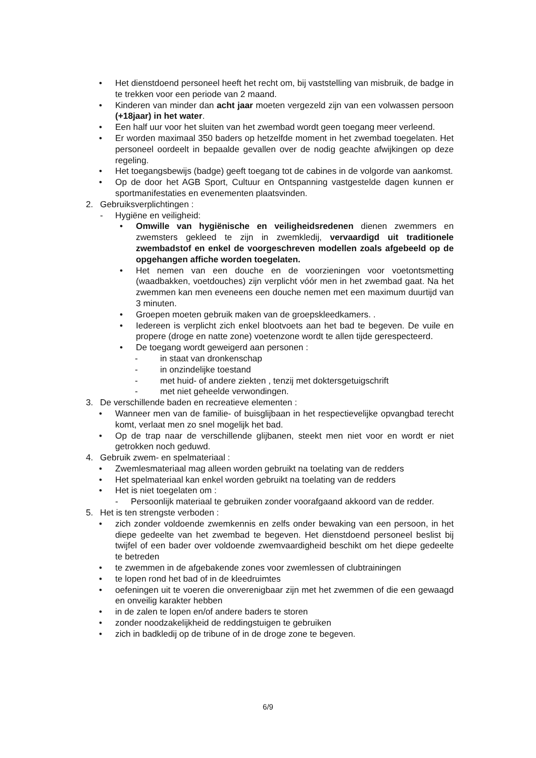• Het dienstdoend personeel heeft het recht om, bij vaststelling van misbruik, de badge in te trekken voor een periode van 2 maand.
• Kinderen van minder dan acht jaar moeten vergezeld zijn van een volwassen persoon (+18jaar) in het water.
• Een half uur voor het sluiten van het zwembad wordt geen toegang meer verleend.
• Er worden maximaal 350 baders op hetzelfde moment in het zwembad toegelaten. Het personeel oordeelt in bepaalde gevallen over de nodig geachte afwijkingen op deze regeling.
• Het toegangsbewijs (badge) geeft toegang tot de cabines in de volgorde van aankomst.
• Op de door het AGB Sport, Cultuur en Ontspanning vastgestelde dagen kunnen er sportmanifestaties en evenementen plaatsvinden.
2. Gebruiksverplichtingen :
- Hygiëne en veiligheid:
• Omwille van hygiënische en veiligheidsredenen dienen zwemmers en zwemsters gekleed te zijn in zwemkledij, vervaardigd uit traditionele zwembadstof en enkel de voorgeschreven modellen zoals afgebeeld op de opgehangen affiche worden toegelaten.
• Het nemen van een douche en de voorzieningen voor voetontsmetting (waadbakken, voetdouches) zijn verplicht vóór men in het zwembad gaat. Na het zwemmen kan men eveneens een douche nemen met een maximum duurtijd van 3 minuten.
• Groepen moeten gebruik maken van de groepskleedkamers. .
• Iedereen is verplicht zich enkel blootvoets aan het bad te begeven. De vuile en propere (droge en natte zone) voetenzone wordt te allen tijde gerespecteerd.
• De toegang wordt geweigerd aan personen :
- in staat van dronkenschap
- in onzindelijke toestand
- met huid- of andere ziekten , tenzij met doktersgetuigschrift
- met niet geheelde verwondingen.
3. De verschillende baden en recreatieve elementen :
• Wanneer men van de familie- of buisglijbaan in het respectievelijke opvangbad terecht komt, verlaat men zo snel mogelijk het bad.
• Op de trap naar de verschillende glijbanen, steekt men niet voor en wordt er niet getrokken noch geduwd.
4. Gebruik zwem- en spelmateriaal :
• Zwemlesmateriaal mag alleen worden gebruikt na toelating van de redders
• Het spelmateriaal kan enkel worden gebruikt na toelating van de redders
• Het is niet toegelaten om :
- Persoonlijk materiaal te gebruiken zonder voorafgaand akkoord van de redder.
5. Het is ten strengste verboden :
• zich zonder voldoende zwemkennis en zelfs onder bewaking van een persoon, in het diepe gedeelte van het zwembad te begeven. Het dienstdoend personeel beslist bij twijfel of een bader over voldoende zwemvaardigheid beschikt om het diepe gedeelte te betreden
• te zwemmen in de afgebakende zones voor zwemlessen of clubtrainingen
• te lopen rond het bad of in de kleedruimtes
• oefeningen uit te voeren die onverenigbaar zijn met het zwemmen of die een gewaagd en onveilig karakter hebben
• in de zalen te lopen en/of andere baders te storen
• zonder noodzakelijkheid de reddingstuigen te gebruiken
• zich in badkledij op de tribune of in de droge zone te begeven.
6/9